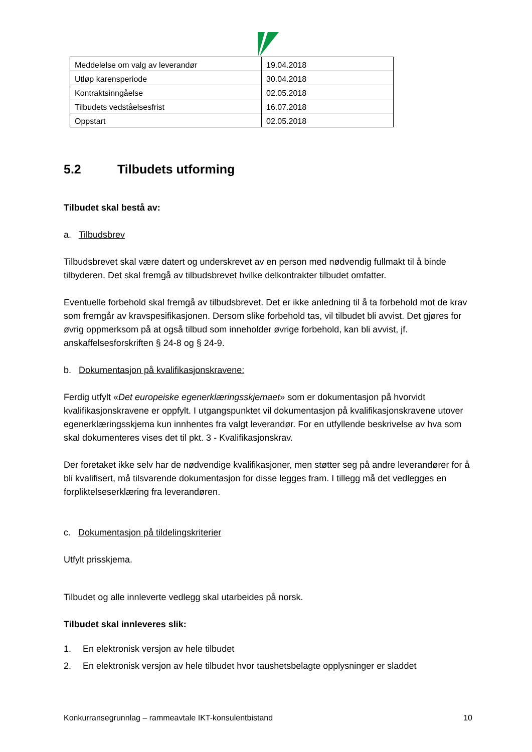| Meddelelse om valg av leverandør | 19.04.2018 |
| Utløp karensperiode | 30.04.2018 |
| Kontraktsinngåelse | 02.05.2018 |
| Tilbudets vedståelsesfrist | 16.07.2018 |
| Oppstart | 02.05.2018 |
5.2 Tilbudets utforming
Tilbudet skal bestå av:
a. Tilbudsbrev
Tilbudsbrevet skal være datert og underskrevet av en person med nødvendig fullmakt til å binde tilbyderen. Det skal fremgå av tilbudsbrevet hvilke delkontrakter tilbudet omfatter.
Eventuelle forbehold skal fremgå av tilbudsbrevet. Det er ikke anledning til å ta forbehold mot de krav som fremgår av kravspesifikasjonen. Dersom slike forbehold tas, vil tilbudet bli avvist. Det gjøres for øvrig oppmerksom på at også tilbud som inneholder øvrige forbehold, kan bli avvist, jf. anskaffelsesforskriften § 24-8 og § 24-9.
b. Dokumentasjon på kvalifikasjonskravene:
Ferdig utfylt «Det europeiske egenerklæringsskjemaet» som er dokumentasjon på hvorvidt kvalifikasjonskravene er oppfylt. I utgangspunktet vil dokumentasjon på kvalifikasjonskravene utover egenerklæringsskjema kun innhentes fra valgt leverandør. For en utfyllende beskrivelse av hva som skal dokumenteres vises det til pkt. 3 - Kvalifikasjonskrav.
Der foretaket ikke selv har de nødvendige kvalifikasjoner, men støtter seg på andre leverandører for å bli kvalifisert, må tilsvarende dokumentasjon for disse legges fram. I tillegg må det vedlegges en forpliktelseserklæring fra leverandøren.
c. Dokumentasjon på tildelingskriterier
Utfylt prisskjema.
Tilbudet og alle innleverte vedlegg skal utarbeides på norsk.
Tilbudet skal innleveres slik:
1. En elektronisk versjon av hele tilbudet
2. En elektronisk versjon av hele tilbudet hvor taushetsbelagte opplysninger er sladdet
Konkurransegrunnlag – rammeavtale IKT-konsulentbistand 10